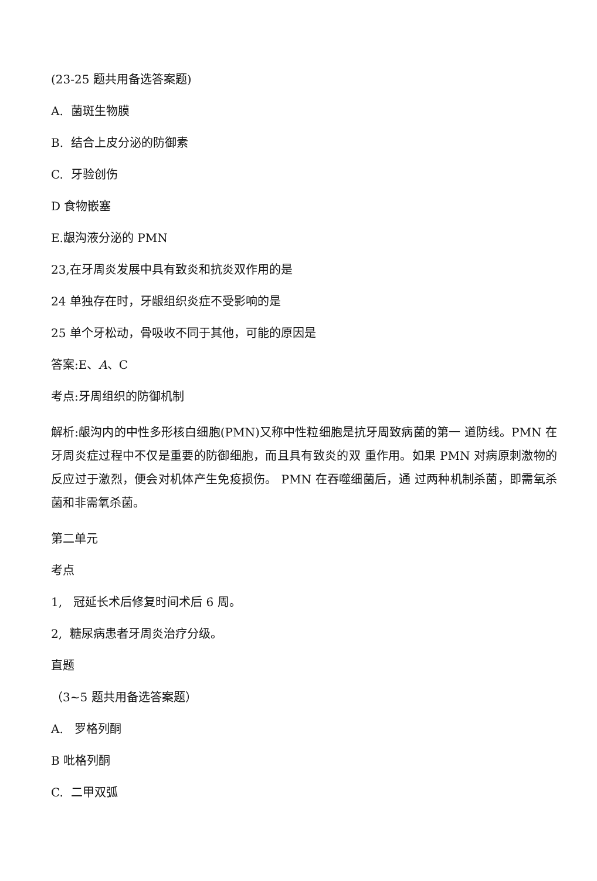(23-25 题共用备选答案题)
A. 菌斑生物膜
B. 结合上皮分泌的防御素
C. 牙验创伤
D 食物嵌塞
E.龈沟液分泌的 PMN
23,在牙周炎发展中具有致炎和抗炎双作用的是
24 单独存在时，牙龈组织炎症不受影响的是
25 单个牙松动，骨吸收不同于其他，可能的原因是
答案:E、A、C
考点:牙周组织的防御机制
解析:龈沟内的中性多形核白细胞(PMN)又称中性粒细胞是抗牙周致病菌的第一 道防线。PMN 在牙周炎症过程中不仅是重要的防御细胞，而且具有致炎的双 重作用。如果 PMN 对病原刺激物的反应过于激烈，便会对机体产生免疫损伤。 PMN 在吞噬细菌后，通 过两种机制杀菌，即需氧杀菌和非需氧杀菌。
第二单元
考点
1, 冠延长术后修复时间术后 6 周。
2, 糖尿病患者牙周炎治疗分级。
直题
（3~5 题共用备选答案题）
A. 罗格列酮
B 吡格列酮
C. 二甲双弧